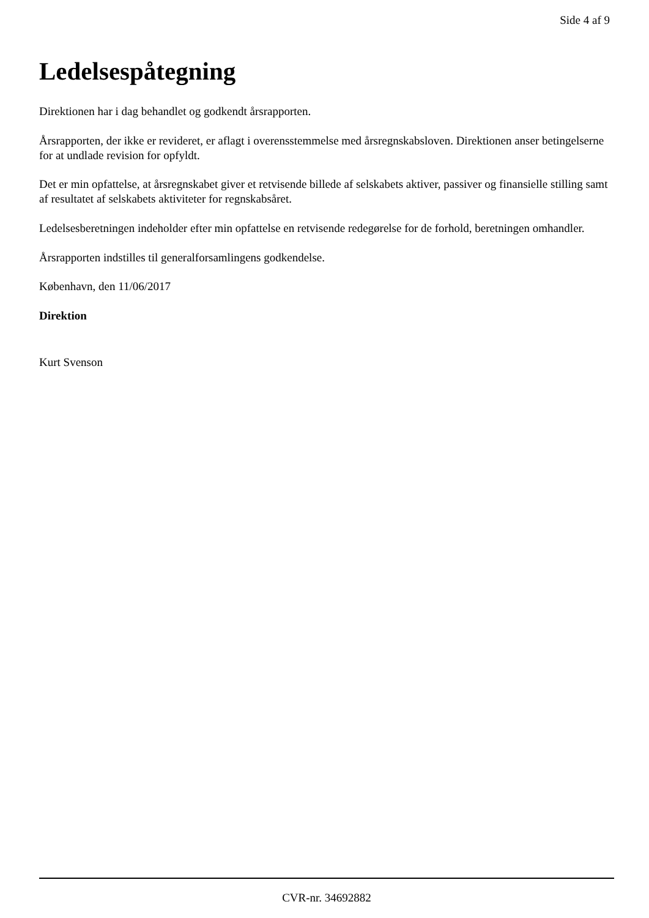Side 4 af 9
Ledelsespåtegning
Direktionen har i dag behandlet og godkendt årsrapporten.
Årsrapporten, der ikke er revideret, er aflagt i overensstemmelse med årsregnskabsloven. Direktionen anser betingelserne for at undlade revision for opfyldt.
Det er min opfattelse, at årsregnskabet giver et retvisende billede af selskabets aktiver, passiver og finansielle stilling samt af resultatet af selskabets aktiviteter for regnskabsåret.
Ledelsesberetningen indeholder efter min opfattelse en retvisende redegørelse for de forhold, beretningen omhandler.
Årsrapporten indstilles til generalforsamlingens godkendelse.
København, den 11/06/2017
Direktion
Kurt Svenson
CVR-nr. 34692882